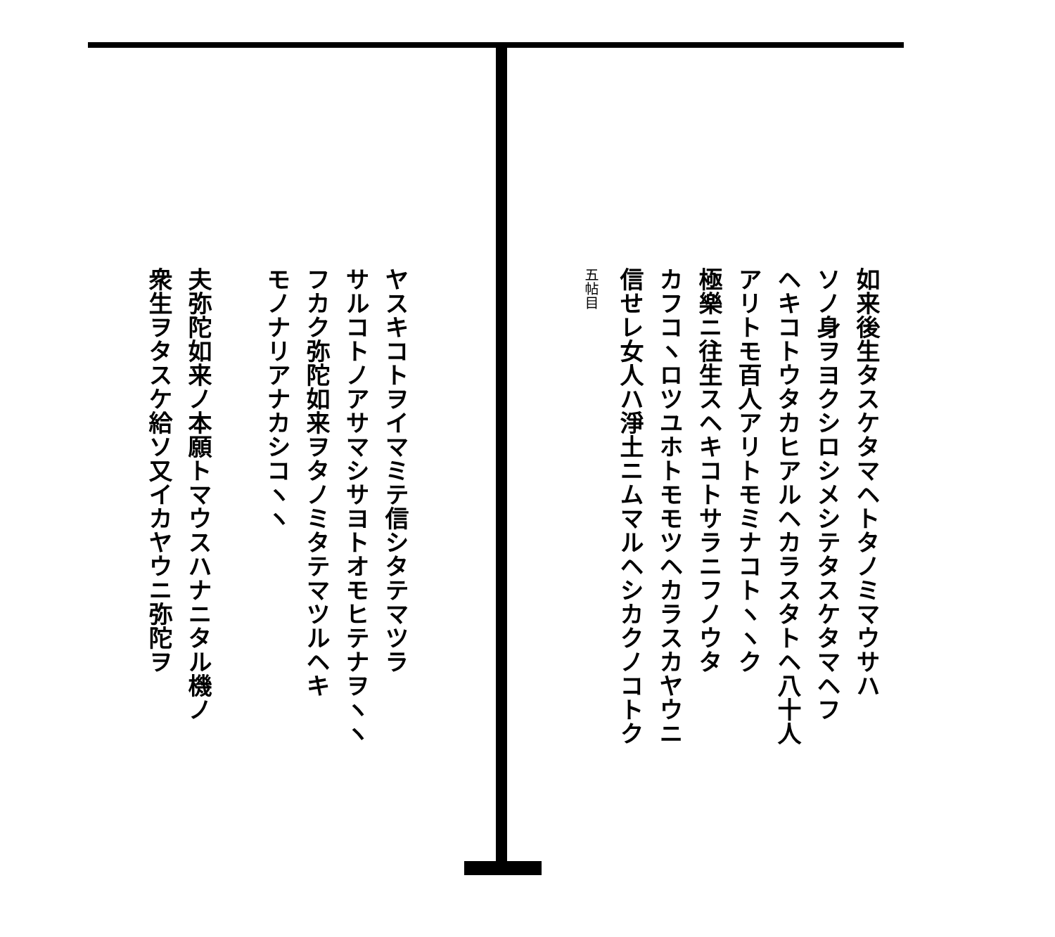如来後生タスケタマヘトタノミマウサハ
ソノ身ヲヨクシロシメシテタスケタマヘフ
ヘキコトウタカヒアルヘカラスタトヘ八十人
アリトモ百人アリトモミナコトヽヽク
極樂ニ往生スヘキコトサラニフノウタ
カフコヽロツユホトモモツヘカラスカヤウニ
信せレ女人ハ淨土ニムマルヘシカクノコトク
五帖目
ヤスキコトヲイマミテ信シタテマツラ
サルコトノアサマシサヨトオモヒテナヲヽヽ
フカク弥陀如来ヲタノミタテマツルヘキ
モノナリアナカシコヽヽ
　
夫弥陀如来ノ本願トマウスハナニタル機ノ
衆生ヲタスケ給ソ又イカヤウニ弥陀ヲ